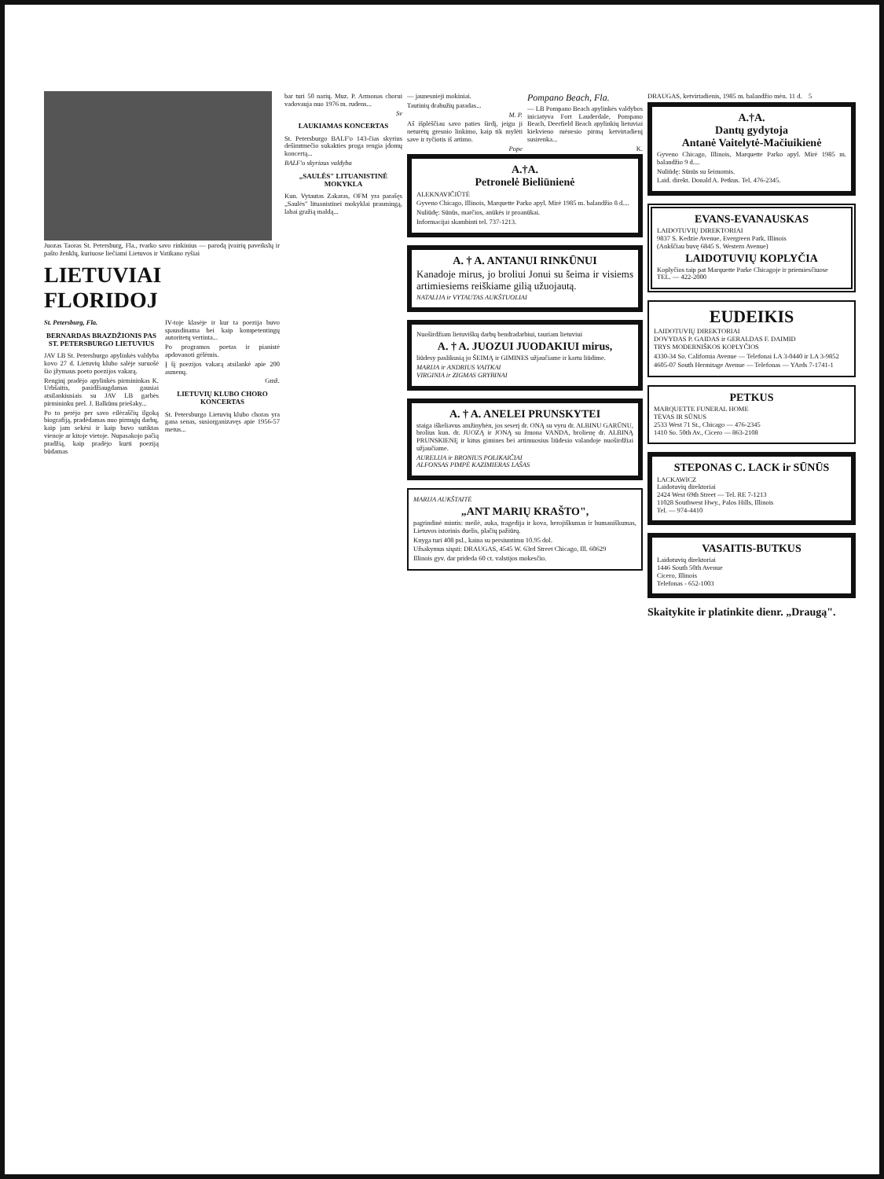Juozas Taoras St. Petersburg, Fla., tvarko savo rinkinius — parodą įvairių paveikslų ir pašto ženklų, kuriuose liečiami Lietuvos ir Vatikano ryšiai
LIETUVIAI FLORIDOJ
St. Petersburg, Fla.
BERNARDAS BRAZDŽIONIS PAS ST. PETERSBURGO LIETUVIUS
JAV LB St. Petersburgo apylinkės valdyba kovo 27 d. Lietuvių klubo salėje suruošė šio įžymaus poeto poezijos vakarą.
Renginį pradėjo apylinkės pirmininkas K. Urbšaitis, pasidžiaugdamas gausiai atsilankiusiais su JAV LB garbės pirmininku prel. J. Balkūnu priešaky...
Po to perėjo per savo eilėraščių ilgoką biografiją, pradėdamas nuo pirmųjų darbų, kaip jam sekėsi ir kaip buvo sutiktas vienoje ar kitoje vietoje. Nupasakojo pačią pradžią, kaip pradėjo kurti poeziją būdamas
IV-toje klasėje ir kur ta poezija buvo spausdinama bei kaip kompetentingų autoritetų vertinta...
Po programos poetas ir pianistė apdovanoti gėlėmis.
Į šį poezijos vakarą atsilankė apie 200 asmenų.
Gmž.
LIETUVIŲ KLUBO CHORO KONCERTAS
St. Petersburgo Lietuvių klubo choras yra gana senas, susiorganizavęs apie 1956-57 metus...
bar turi 50 narių. Muz. P. Armonas chorui vadovauja nuo 1976 m. rudens...
Sv
LAUKIAMAS KONCERTAS
St. Petersburgo BALF'o 143-čias skyrius dešimtmečio sukakties proga rengia įdomų koncertą...
BALF'o skyriaus valdyba
„SAULĖS" LITUANISTINĖ MOKYKLA
Kun. Vytautas Zakaras, OFM yra parašęs „Saulės" lituanistinei mokyklai prasmingą, labai gražią maldą...
— jaunesnieji mokiniai.
Tautinių drabužių paradas...
M. P.
Aš išplėščiau savo paties širdį, jeigu ji neturėtų gresnio linkimo, kaip tik mylėti save ir tyčiotis iš artimo.
Pope
Pompano Beach, Fla.
— LB Pompano Beach apylinkės valdybos iniciatyva Fort Lauderdale, Pompano Beach, Deerfield Beach apylinkių lietuviai kiekvieno mėnesio pirmą ketvirtadienį susirenka...
K.
A.†A.
Petronelė Bieliūnienė
ALEKNAVIČIŪTĖ
Gyveno Chicago, Illinois, Marquette Parko apyl. Mirė 1985 m. balandžio 8 d....
Nuliūdę: Sūnūs, marčios, anūkės ir proanūkai.
Informacijai skambinti tel. 737-1213.
A. † A. ANTANUI RINKŪNUI
Kanadoje mirus, jo broliui Jonui su šeima ir visiems artimiesiems reiškiame gilią užuojautą.
NATALIJA ir VYTAUTAS AUKŠTUOLIAI
Nuoširdžiam lietuviškų darbų bendradarbiui, tauriam lietuviui
A. † A. JUOZUI JUODAKIUI mirus,
liūdesy paslikusią jo ŠEIMĄ ir GIMINES užjaučiame ir kartu liūdime.
MARIJA ir ANDRIUS VAITKAI
VIRGINIA ir ZIGMAS GRYBINAI
A. † A. ANELEI PRUNSKYTEI
staiga iškeliavus amžinybėn, jos seserį dr. ONĄ su vyru dr. ALBINU GARŪNU, brolius kun. dr. JUOZĄ ir JONĄ su žmona VANDA, brolienę dr. ALBINĄ PRUNSKIENĘ ir kitus gimines bei artimuosius liūdesio valandoje nuoširdžiai užjaučiame.
AURELIJA ir BRONIUS POLIKAIČIAI
ALFONSAS PIMPĖ KAZIMIERAS LAŠAS
MARIJA AUKŠTAITĖ
„ANT MARIŲ KRAŠTO",
pagrindinė mintis: meilė, auka, tragedija ir kova, herojiškumas ir humaniškumas, Lietuvos istorinis duelis, plačių pažiūrų.
Knyga turi 408 psl., kaina su persiuntimu 10.95 dol.
Užsakymus siųsti: DRAUGAS, 4545 W. 63rd Street Chicago, Ill. 60629
Illinois gyv. dar prideda 60 ct. valstijos mokesčio.
DRAUGAS, ketvirtadienis, 1985 m. balandžio mėn. 11 d. 5
A.†A.
Dantų gydytoja
Antanė Vaitelytė-Mačiuikienė
Gyveno Chicago, Illinois, Marquette Parko apyl. Mirė 1985 m. balandžio 9 d....
Nuliūdę: Sūnūs su šeimomis.
Laid. direkt. Donald A. Petkus. Tel. 476-2345.
EVANS-EVANAUSKAS
LAIDOTUVIŲ DIREKTORIAI
9837 S. Kedzie Avenue, Evergreen Park, Illinois
(Ankščiau buvę 6845 S. Western Avenue)
LAIDOTUVIŲ KOPLYČIA
Koplyčios taip pat Marquette Parke Chicagoje ir priemiesčiuose
TEL. — 422-2000
EUDEIKIS
LAIDOTUVIŲ DIREKTORIAI
DOVYDAS P. GAIDAS ir GERALDAS F. DAIMID
TRYS MODERNIŠKOS KOPLYČIOS
4330-34 So. California Avenue — Telefonai LA 3-0440 ir LA 3-9852
4605-07 South Hermitage Avenue — Telefonas — YArds 7-1741-1
PETKUS
MARQUETTE FUNERAL HOME
TĖVAS IR SŪNUS
2533 West 71 St., Chicago — 476-2345
1410 So. 50th Av., Cicero — 863-2108
STEPONAS C. LACK ir SŪNŪS
LACKAWICZ
Laidotuvių direktoriai
2424 West 69th Street — Tel. RE 7-1213
11028 Southwest Hwy., Palos Hills, Illinois
Tel. — 974-4410
VASAITIS-BUTKUS
Laidotuvių direktoriai
1446 South 50th Avenue
Cicero, Illinois
Telefonas - 652-1003
Skaitykite ir platinkite dienr. „Draugą".